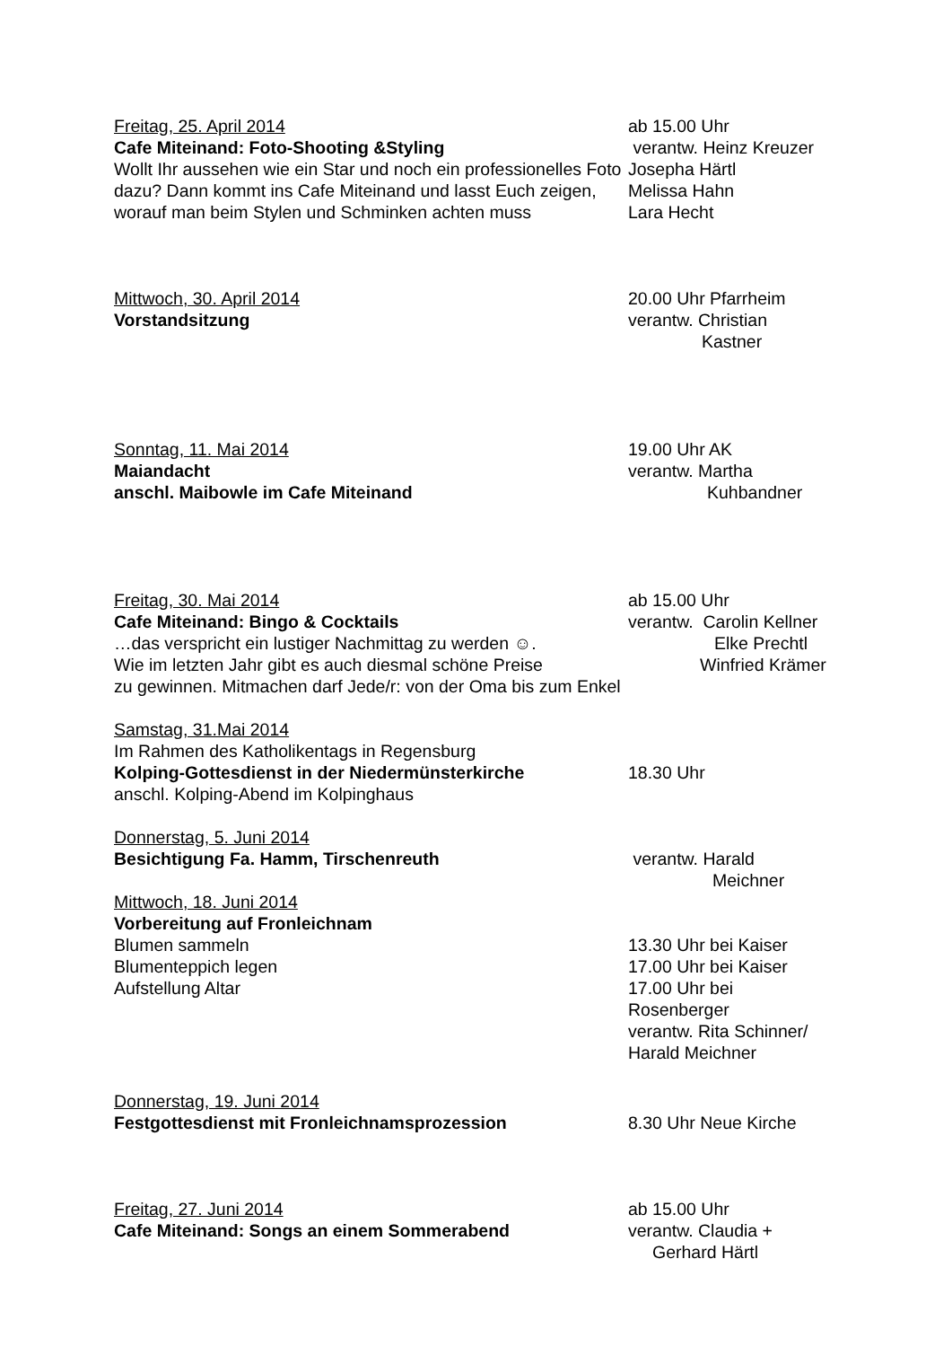Freitag, 25. April 2014
Cafe Miteinand: Foto-Shooting &Styling
Wollt Ihr aussehen wie ein Star und noch ein professionelles Foto dazu? Dann kommt ins Cafe Miteinand und lasst Euch zeigen, worauf man beim Stylen und Schminken achten muss
ab 15.00 Uhr
verantw. Heinz Kreuzer
Josepha Härtl
Melissa Hahn
Lara Hecht
Mittwoch, 30. April 2014
Vorstandsitzung
20.00 Uhr Pfarrheim
verantw. Christian
Kastner
Sonntag, 11. Mai 2014
Maiandacht
anschl. Maibowle im Cafe Miteinand
19.00 Uhr AK
verantw. Martha
Kuhbandner
Freitag, 30. Mai 2014
Cafe Miteinand: Bingo & Cocktails
…das verspricht ein lustiger Nachmittag zu werden ☺.
Wie im letzten Jahr gibt es auch diesmal schöne Preise
zu gewinnen. Mitmachen darf Jede/r: von der Oma bis zum Enkel
ab 15.00 Uhr
verantw. Carolin Kellner
Elke Prechtl
Winfried Krämer
Samstag, 31.Mai 2014
Im Rahmen des Katholikentags in Regensburg
Kolping-Gottesdienst in der Niedermünsterkirche
anschl. Kolping-Abend im Kolpinghaus
18.30 Uhr
Donnerstag, 5. Juni 2014
Besichtigung Fa. Hamm, Tirschenreuth
verantw. Harald
Meichner
Mittwoch, 18. Juni 2014
Vorbereitung auf Fronleichnam
Blumen sammeln
Blumenteppich legen
Aufstellung Altar
13.30 Uhr bei Kaiser
17.00 Uhr bei Kaiser
17.00 Uhr bei
Rosenberger
verantw. Rita Schinner/
Harald Meichner
Donnerstag, 19. Juni 2014
Festgottesdienst mit Fronleichnamsprozession
8.30 Uhr Neue Kirche
Freitag, 27. Juni 2014
Cafe Miteinand: Songs an einem Sommerabend
ab 15.00 Uhr
verantw. Claudia +
Gerhard Härtl